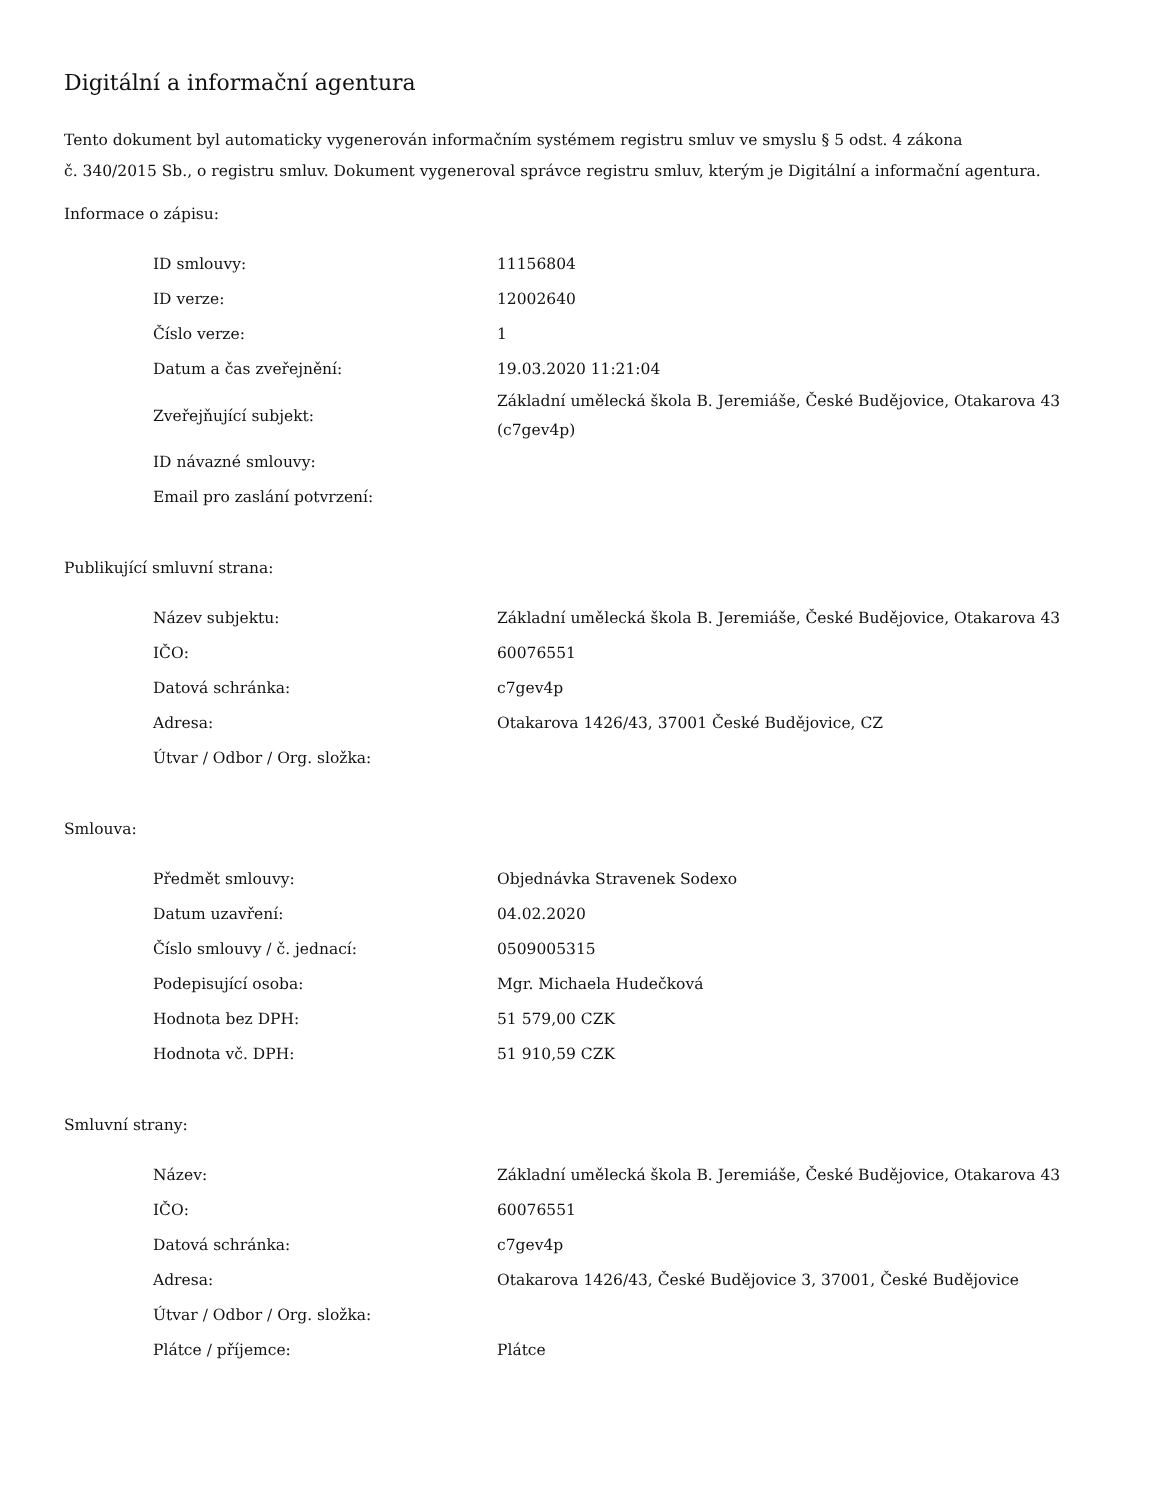Digitální a informační agentura
Tento dokument byl automaticky vygenerován informačním systémem registru smluv ve smyslu § 5 odst. 4 zákona
č. 340/2015 Sb., o registru smluv. Dokument vygeneroval správce registru smluv, kterým je Digitální a informační agentura.
Informace o zápisu:
| ID smlouvy: | 11156804 |
| ID verze: | 12002640 |
| Číslo verze: | 1 |
| Datum a čas zveřejnění: | 19.03.2020 11:21:04 |
| Zveřejňující subjekt: | Základní umělecká škola B. Jeremiáše, České Budějovice, Otakarova 43 (c7gev4p) |
| ID návazné smlouvy: | |
| Email pro zaslání potvrzení: | |
Publikující smluvní strana:
| Název subjektu: | Základní umělecká škola B. Jeremiáše, České Budějovice, Otakarova 43 |
| IČO: | 60076551 |
| Datová schránka: | c7gev4p |
| Adresa: | Otakarova 1426/43, 37001 České Budějovice, CZ |
| Útvar / Odbor / Org. složka: | |
Smlouva:
| Předmět smlouvy: | Objednávka Stravenek Sodexo |
| Datum uzavření: | 04.02.2020 |
| Číslo smlouvy / č. jednací: | 0509005315 |
| Podepisující osoba: | Mgr. Michaela Hudečková |
| Hodnota bez DPH: | 51 579,00 CZK |
| Hodnota vč. DPH: | 51 910,59 CZK |
Smluvní strany:
| Název: | Základní umělecká škola B. Jeremiáše, České Budějovice, Otakarova 43 |
| IČO: | 60076551 |
| Datová schránka: | c7gev4p |
| Adresa: | Otakarova 1426/43, České Budějovice 3, 37001, České Budějovice |
| Útvar / Odbor / Org. složka: | |
| Plátce / příjemce: | Plátce |